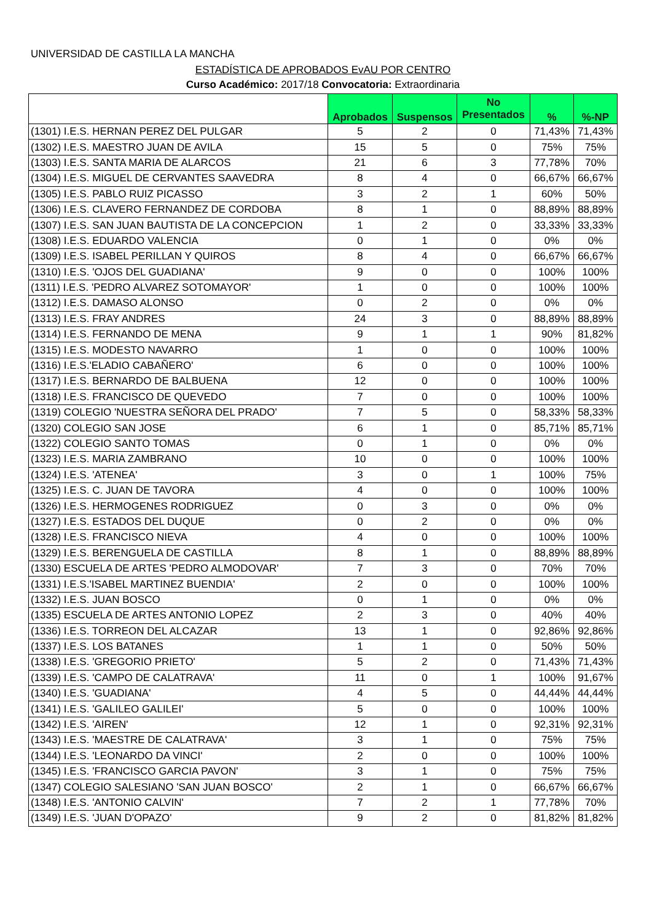UNIVERSIDAD DE CASTILLA LA MANCHA
ESTADÍSTICA DE APROBADOS EvAU POR CENTRO
Curso Académico: 2017/18 Convocatoria: Extraordinaria
| | Aprobados | Suspensos | No Presentados | % | %-NP |
| --- | --- | --- | --- | --- | --- |
| (1301) I.E.S. HERNAN PEREZ DEL PULGAR | 5 | 2 | 0 | 71,43% | 71,43% |
| (1302) I.E.S. MAESTRO JUAN DE AVILA | 15 | 5 | 0 | 75% | 75% |
| (1303) I.E.S. SANTA MARIA DE ALARCOS | 21 | 6 | 3 | 77,78% | 70% |
| (1304) I.E.S. MIGUEL DE CERVANTES SAAVEDRA | 8 | 4 | 0 | 66,67% | 66,67% |
| (1305) I.E.S. PABLO RUIZ PICASSO | 3 | 2 | 1 | 60% | 50% |
| (1306) I.E.S. CLAVERO FERNANDEZ DE CORDOBA | 8 | 1 | 0 | 88,89% | 88,89% |
| (1307) I.E.S. SAN JUAN BAUTISTA DE LA CONCEPCION | 1 | 2 | 0 | 33,33% | 33,33% |
| (1308) I.E.S. EDUARDO VALENCIA | 0 | 1 | 0 | 0% | 0% |
| (1309) I.E.S. ISABEL PERILLAN Y QUIROS | 8 | 4 | 0 | 66,67% | 66,67% |
| (1310) I.E.S. 'OJOS DEL GUADIANA' | 9 | 0 | 0 | 100% | 100% |
| (1311) I.E.S. 'PEDRO ALVAREZ SOTOMAYOR' | 1 | 0 | 0 | 100% | 100% |
| (1312) I.E.S. DAMASO ALONSO | 0 | 2 | 0 | 0% | 0% |
| (1313) I.E.S. FRAY ANDRES | 24 | 3 | 0 | 88,89% | 88,89% |
| (1314) I.E.S. FERNANDO DE MENA | 9 | 1 | 1 | 90% | 81,82% |
| (1315) I.E.S. MODESTO NAVARRO | 1 | 0 | 0 | 100% | 100% |
| (1316) I.E.S.'ELADIO CABAÑERO' | 6 | 0 | 0 | 100% | 100% |
| (1317) I.E.S. BERNARDO DE BALBUENA | 12 | 0 | 0 | 100% | 100% |
| (1318) I.E.S. FRANCISCO DE QUEVEDO | 7 | 0 | 0 | 100% | 100% |
| (1319) COLEGIO 'NUESTRA SEÑORA DEL PRADO' | 7 | 5 | 0 | 58,33% | 58,33% |
| (1320) COLEGIO SAN JOSE | 6 | 1 | 0 | 85,71% | 85,71% |
| (1322) COLEGIO SANTO TOMAS | 0 | 1 | 0 | 0% | 0% |
| (1323) I.E.S. MARIA ZAMBRANO | 10 | 0 | 0 | 100% | 100% |
| (1324) I.E.S. 'ATENEA' | 3 | 0 | 1 | 100% | 75% |
| (1325) I.E.S. C. JUAN DE TAVORA | 4 | 0 | 0 | 100% | 100% |
| (1326) I.E.S. HERMOGENES RODRIGUEZ | 0 | 3 | 0 | 0% | 0% |
| (1327) I.E.S. ESTADOS DEL DUQUE | 0 | 2 | 0 | 0% | 0% |
| (1328) I.E.S. FRANCISCO NIEVA | 4 | 0 | 0 | 100% | 100% |
| (1329) I.E.S. BERENGUELA DE CASTILLA | 8 | 1 | 0 | 88,89% | 88,89% |
| (1330) ESCUELA DE ARTES 'PEDRO ALMODOVAR' | 7 | 3 | 0 | 70% | 70% |
| (1331) I.E.S.'ISABEL MARTINEZ BUENDIA' | 2 | 0 | 0 | 100% | 100% |
| (1332) I.E.S. JUAN BOSCO | 0 | 1 | 0 | 0% | 0% |
| (1335) ESCUELA DE ARTES ANTONIO LOPEZ | 2 | 3 | 0 | 40% | 40% |
| (1336) I.E.S. TORREON DEL ALCAZAR | 13 | 1 | 0 | 92,86% | 92,86% |
| (1337) I.E.S. LOS BATANES | 1 | 1 | 0 | 50% | 50% |
| (1338) I.E.S. 'GREGORIO PRIETO' | 5 | 2 | 0 | 71,43% | 71,43% |
| (1339) I.E.S. 'CAMPO DE CALATRAVA' | 11 | 0 | 1 | 100% | 91,67% |
| (1340) I.E.S. 'GUADIANA' | 4 | 5 | 0 | 44,44% | 44,44% |
| (1341) I.E.S. 'GALILEO GALILEI' | 5 | 0 | 0 | 100% | 100% |
| (1342) I.E.S. 'AIREN' | 12 | 1 | 0 | 92,31% | 92,31% |
| (1343) I.E.S. 'MAESTRE DE CALATRAVA' | 3 | 1 | 0 | 75% | 75% |
| (1344) I.E.S. 'LEONARDO DA VINCI' | 2 | 0 | 0 | 100% | 100% |
| (1345) I.E.S. 'FRANCISCO GARCIA PAVON' | 3 | 1 | 0 | 75% | 75% |
| (1347) COLEGIO SALESIANO 'SAN JUAN BOSCO' | 2 | 1 | 0 | 66,67% | 66,67% |
| (1348) I.E.S. 'ANTONIO CALVIN' | 7 | 2 | 1 | 77,78% | 70% |
| (1349) I.E.S. 'JUAN D'OPAZO' | 9 | 2 | 0 | 81,82% | 81,82% |